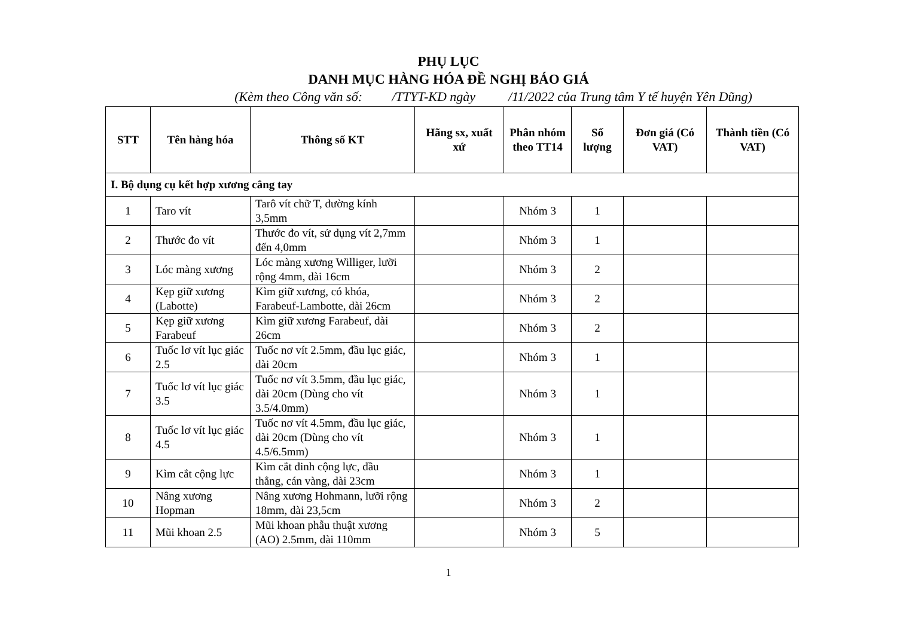PHỤ LỤC
DANH MỤC HÀNG HÓA ĐỀ NGHỊ BÁO GIÁ
(Kèm theo Công văn số: /TTYT-KD ngày /11/2022 của Trung tâm Y tế huyện Yên Dũng)
| STT | Tên hàng hóa | Thông số KT | Hãng sx, xuất xứ | Phân nhóm theo TT14 | Số lượng | Đơn giá (Có VAT) | Thành tiền (Có VAT) |
| --- | --- | --- | --- | --- | --- | --- | --- |
| I. Bộ dụng cụ kết hợp xương cẳng tay | | | | | | | |
| 1 | Taro vít | Tarô vít chữ T, đường kính 3,5mm | | Nhóm 3 | 1 | | |
| 2 | Thước đo vít | Thước đo vít, sử dụng vít 2,7mm đến 4,0mm | | Nhóm 3 | 1 | | |
| 3 | Lóc màng xương | Lóc màng xương Williger, lưỡi rộng 4mm, dài 16cm | | Nhóm 3 | 2 | | |
| 4 | Kẹp giữ xương (Labotte) | Kìm giữ xương, có khóa, Farabeuf-Lambotte, dài 26cm | | Nhóm 3 | 2 | | |
| 5 | Kẹp giữ xương Farabeuf | Kìm giữ xương Farabeuf, dài 26cm | | Nhóm 3 | 2 | | |
| 6 | Tuốc lơ vít lục giác 2.5 | Tuốc nơ vít 2.5mm, đầu lục giác, dài 20cm | | Nhóm 3 | 1 | | |
| 7 | Tuốc lơ vít lục giác 3.5 | Tuốc nơ vít 3.5mm, đầu lục giác, dài 20cm (Dùng cho vít 3.5/4.0mm) | | Nhóm 3 | 1 | | |
| 8 | Tuốc lơ vít lục giác 4.5 | Tuốc nơ vít 4.5mm, đầu lục giác, dài 20cm (Dùng cho vít 4.5/6.5mm) | | Nhóm 3 | 1 | | |
| 9 | Kìm cắt cộng lực | Kìm cắt đinh cộng lực, đầu thẳng, cán vàng, dài 23cm | | Nhóm 3 | 1 | | |
| 10 | Nâng xương Hopman | Nâng xương Hohmann, lưỡi rộng 18mm, dài 23,5cm | | Nhóm 3 | 2 | | |
| 11 | Mũi khoan 2.5 | Mũi khoan phẫu thuật xương (AO) 2.5mm, dài 110mm | | Nhóm 3 | 5 | | |
1